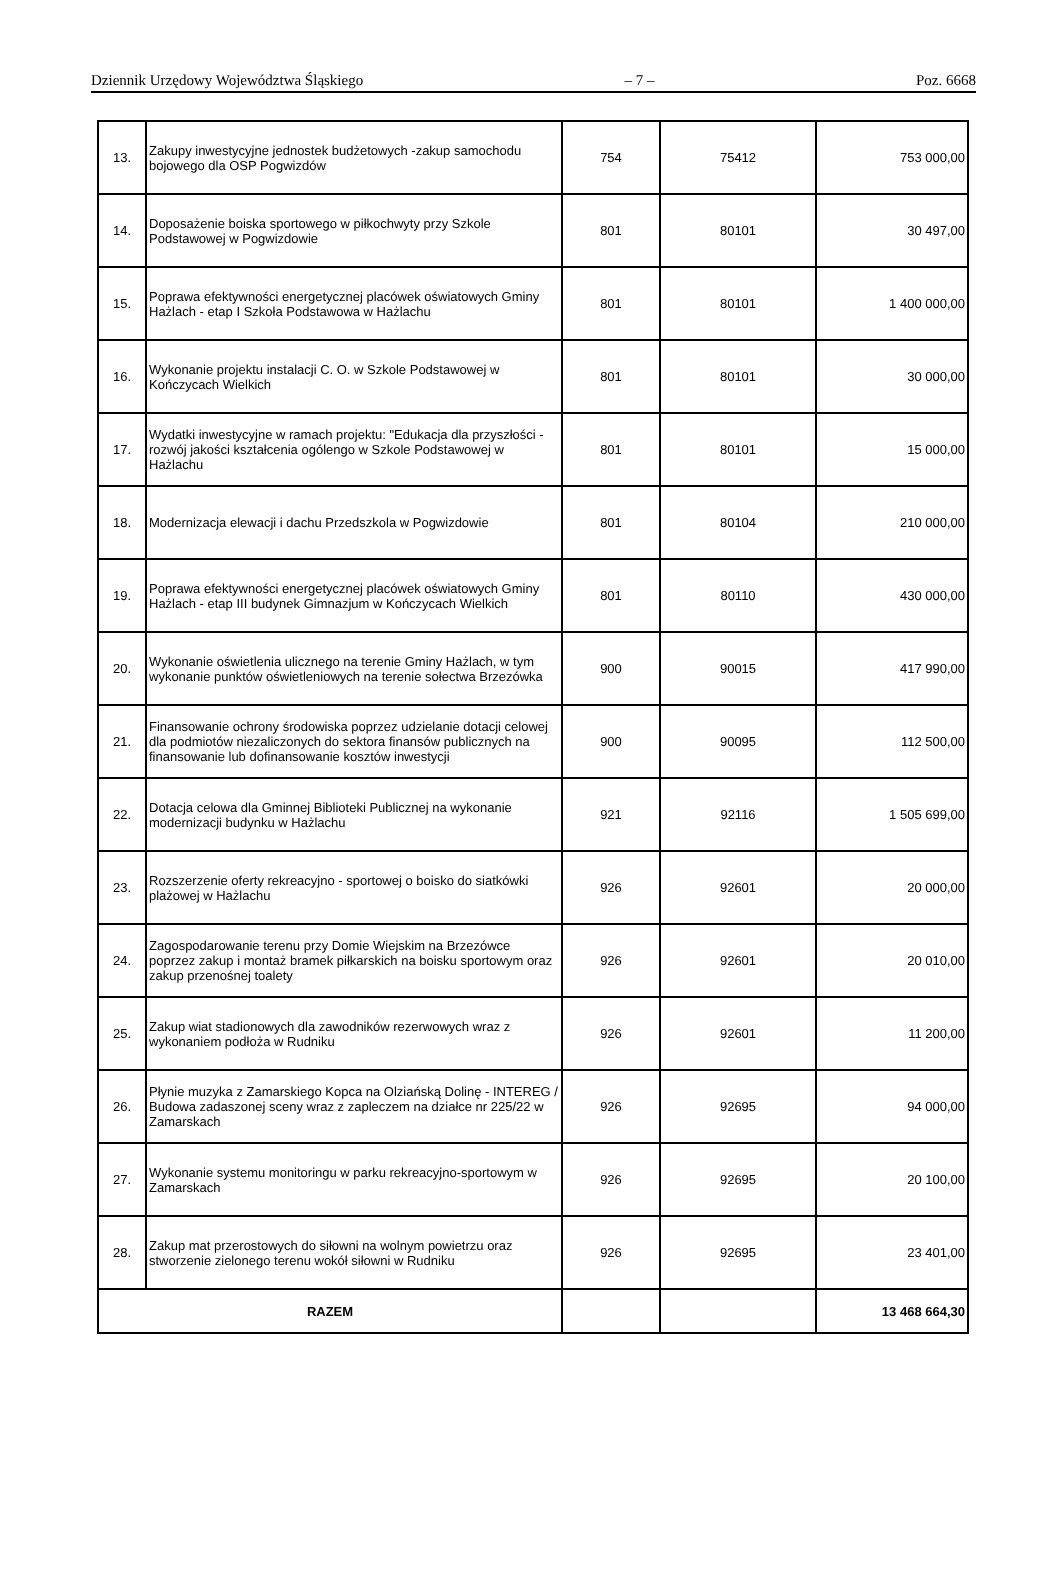Dziennik Urzędowy Województwa Śląskiego – 7 – Poz. 6668
| 13. | Zakupy inwestycyjne jednostek budżetowych -zakup samochodu bojowego dla OSP Pogwizdów | 754 | 75412 | 753 000,00 |
| 14. | Doposażenie boiska sportowego w piłkochwyty przy Szkole Podstawowej w Pogwizdowie | 801 | 80101 | 30 497,00 |
| 15. | Poprawa efektywności energetycznej placówek oświatowych Gminy Hażlach - etap I Szkoła Podstawowa w Hażlachu | 801 | 80101 | 1 400 000,00 |
| 16. | Wykonanie projektu instalacji C. O. w Szkole Podstawowej w Kończycach Wielkich | 801 | 80101 | 30 000,00 |
| 17. | Wydatki inwestycyjne w ramach projektu: "Edukacja dla przyszłości - rozwój jakości kształcenia ogólengo w Szkole Podstawowej w Hażlachu | 801 | 80101 | 15 000,00 |
| 18. | Modernizacja elewacji i dachu Przedszkola w Pogwizdowie | 801 | 80104 | 210 000,00 |
| 19. | Poprawa efektywności energetycznej placówek oświatowych Gminy Hażlach - etap III budynek Gimnazjum w Kończycach Wielkich | 801 | 80110 | 430 000,00 |
| 20. | Wykonanie oświetlenia ulicznego na terenie Gminy Hażlach, w tym wykonanie punktów oświetleniowych na terenie sołectwa Brzezówka | 900 | 90015 | 417 990,00 |
| 21. | Finansowanie ochrony środowiska poprzez udzielanie dotacji celowej dla podmiotów niezaliczonych do sektora finansów publicznych na finansowanie lub dofinansowanie kosztów inwestycji | 900 | 90095 | 112 500,00 |
| 22. | Dotacja celowa dla Gminnej Biblioteki Publicznej na wykonanie modernizacji budynku w Hażlachu | 921 | 92116 | 1 505 699,00 |
| 23. | Rozszerzenie oferty rekreacyjno - sportowej o boisko do siatkówki plażowej w Hażlachu | 926 | 92601 | 20 000,00 |
| 24. | Zagospodarowanie terenu przy Domie Wiejskim na Brzezówce poprzez zakup i montaż bramek piłkarskich na boisku sportowym oraz zakup przenośnej toalety | 926 | 92601 | 20 010,00 |
| 25. | Zakup wiat stadionowych dla zawodników rezerwowych wraz z wykonaniem podłoża w Rudniku | 926 | 92601 | 11 200,00 |
| 26. | Płynie muzyka z Zamarskiego Kopca na Olziańską Dolinę - INTEREG / Budowa zadaszonej sceny wraz z zapleczem na działce nr 225/22 w Zamarskach | 926 | 92695 | 94 000,00 |
| 27. | Wykonanie systemu monitoringu w parku rekreacyjno-sportowym w Zamarskach | 926 | 92695 | 20 100,00 |
| 28. | Zakup mat przerostowych do siłowni na wolnym powietrzu oraz stworzenie zielonego terenu wokół siłowni w Rudniku | 926 | 92695 | 23 401,00 |
| RAZEM | | | | 13 468 664,30 |